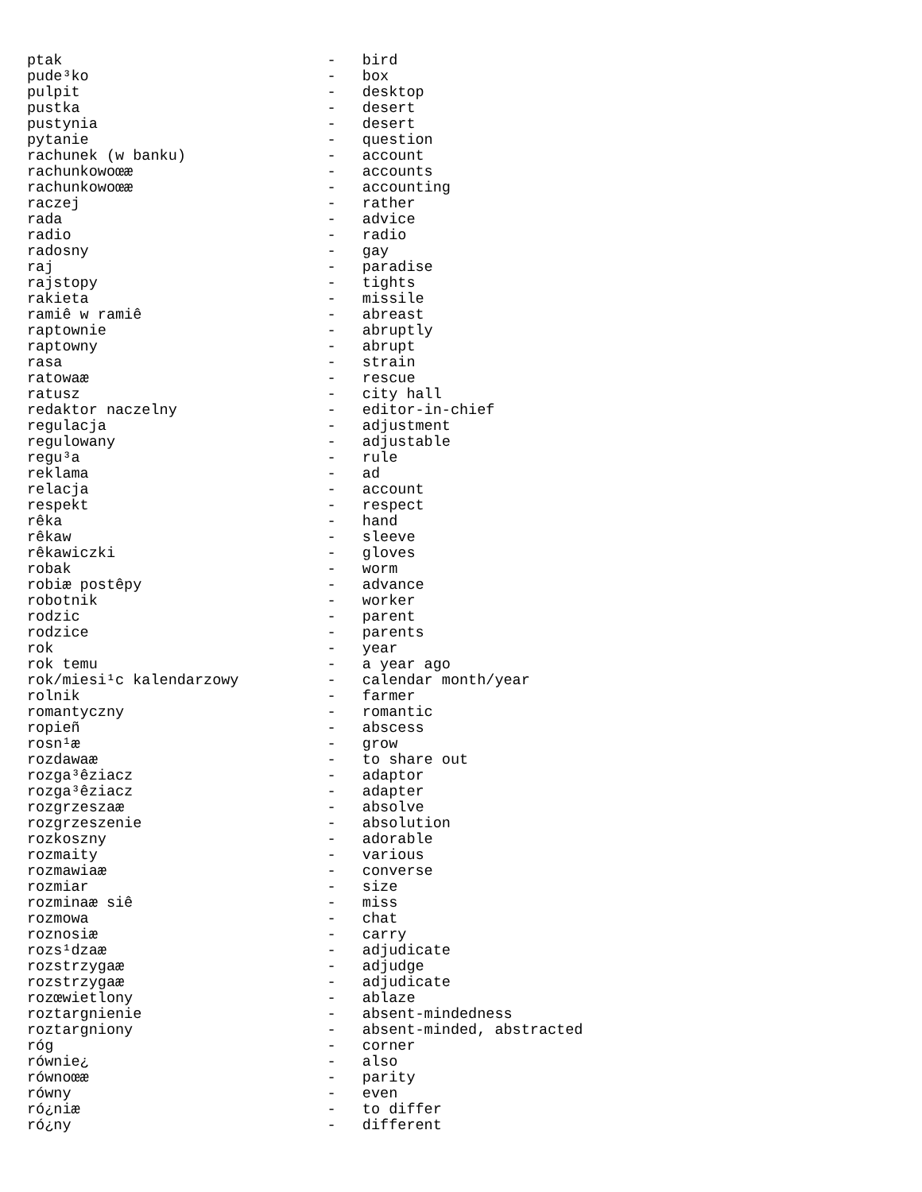ptak                              -   bird
pude³ko                           -   box
pulpit                            -   desktop
pustka                            -   desert
pustynia                          -   desert
pytanie                           -   question
rachunek (w banku)                -   account
rachunkowoœæ                      -   accounts
rachunkowoœæ                      -   accounting
raczej                            -   rather
rada                              -   advice
radio                             -   radio
radosny                           -   gay
raj                               -   paradise
rajstopy                          -   tights
rakieta                           -   missile
ramiê w ramiê                     -   abreast
raptownie                         -   abruptly
raptowny                          -   abrupt
rasa                              -   strain
ratowaæ                           -   rescue
ratusz                            -   city hall
redaktor naczelny                 -   editor-in-chief
regulacja                         -   adjustment
regulowany                        -   adjustable
regu³a                            -   rule
reklama                           -   ad
relacja                           -   account
respekt                           -   respect
rêka                              -   hand
rêkaw                             -   sleeve
rêkawiczki                        -   gloves
robak                             -   worm
robiæ postêpy                     -   advance
robotnik                          -   worker
rodzic                            -   parent
rodzice                           -   parents
rok                               -   year
rok temu                          -   a year ago
rok/miesi¹c kalendarzowy          -   calendar month/year
rolnik                            -   farmer
romantyczny                       -   romantic
ropieñ                            -   abscess
rosn¹æ                            -   grow
rozdawaæ                          -   to share out
rozga³êziacz                      -   adaptor
rozga³êziacz                      -   adapter
rozgrzeszaæ                       -   absolve
rozgrzeszenie                     -   absolution
rozkoszny                         -   adorable
rozmaity                          -   various
rozmawiaæ                         -   converse
rozmiar                           -   size
rozminaæ siê                      -   miss
rozmowa                           -   chat
roznosiæ                          -   carry
rozs¹dzaæ                         -   adjudicate
rozstrzygaæ                       -   adjudge
rozstrzygaæ                       -   adjudicate
rozœwietlony                      -   ablaze
roztargnienie                     -   absent-mindedness
roztargniony                      -   absent-minded, abstracted
róg                               -   corner
równie¿                           -   also
równoœæ                           -   parity
równy                             -   even
ró¿niæ                            -   to differ
ró¿ny                             -   different